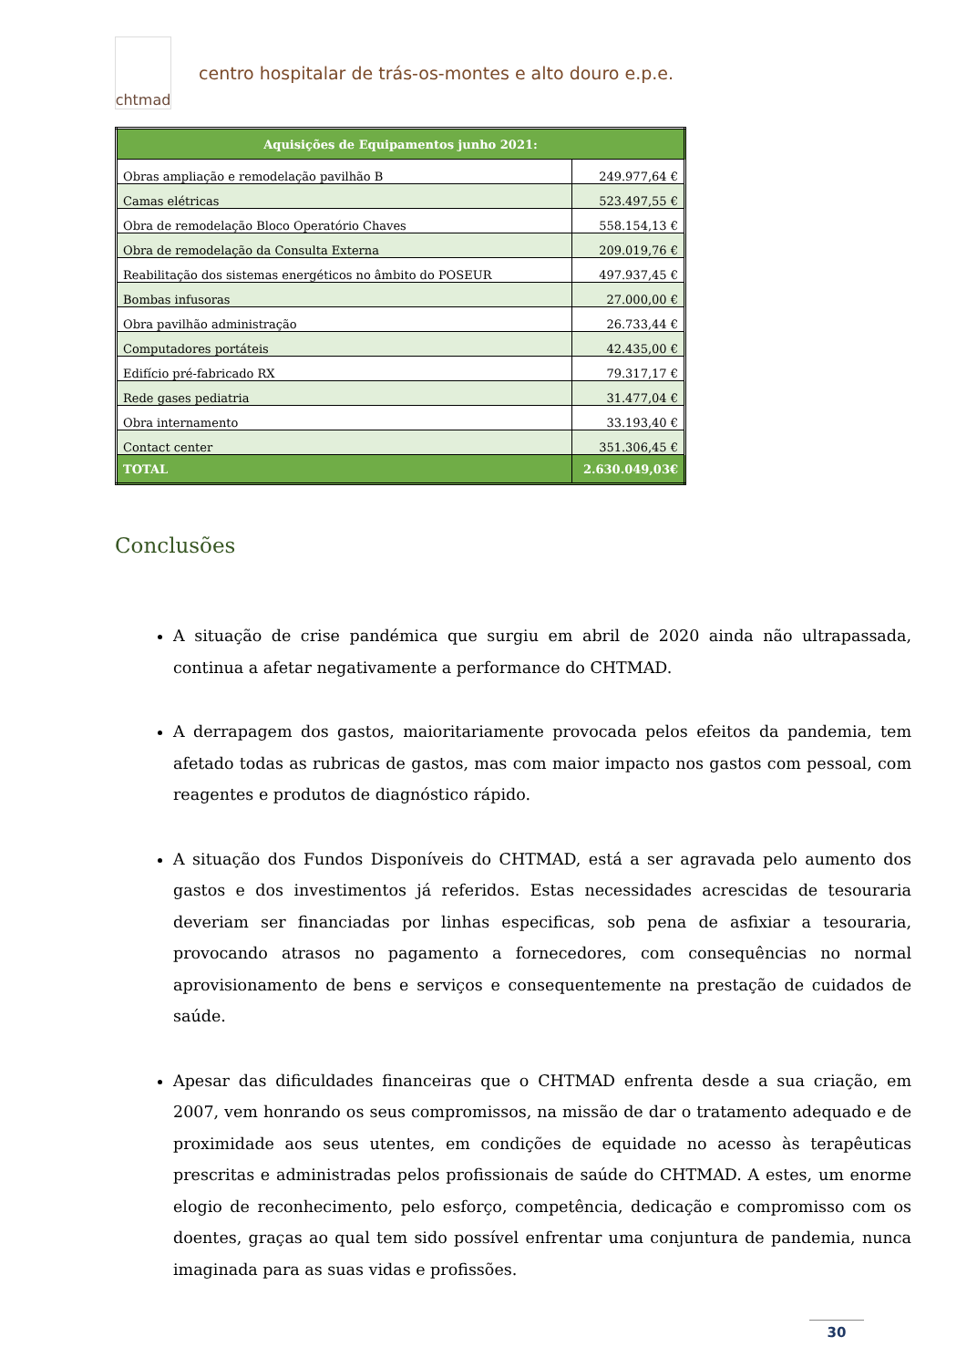chtmad
centro hospitalar de trás-os-montes e alto douro e.p.e.
| Aquisições de Equipamentos junho 2021: | |
| --- | --- |
| Obras ampliação e remodelação pavilhão B | 249.977,64 € |
| Camas elétricas | 523.497,55 € |
| Obra de remodelação Bloco Operatório Chaves | 558.154,13 € |
| Obra de remodelação da Consulta Externa | 209.019,76 € |
| Reabilitação dos sistemas energéticos no âmbito do POSEUR | 497.937,45 € |
| Bombas infusoras | 27.000,00 € |
| Obra pavilhão administração | 26.733,44 € |
| Computadores portáteis | 42.435,00 € |
| Edifício pré-fabricado RX | 79.317,17 € |
| Rede gases pediatria | 31.477,04 € |
| Obra internamento | 33.193,40 € |
| Contact center | 351.306,45 € |
| TOTAL | 2.630.049,03€ |
Conclusões
A situação de crise pandémica que surgiu em abril de 2020 ainda não ultrapassada, continua a afetar negativamente a performance do CHTMAD.
A derrapagem dos gastos, maioritariamente provocada pelos efeitos da pandemia, tem afetado todas as rubricas de gastos, mas com maior impacto nos gastos com pessoal, com reagentes e produtos de diagnóstico rápido.
A situação dos Fundos Disponíveis do CHTMAD, está a ser agravada pelo aumento dos gastos e dos investimentos já referidos. Estas necessidades acrescidas de tesouraria deveriam ser financiadas por linhas especificas, sob pena de asfixiar a tesouraria, provocando atrasos no pagamento a fornecedores, com consequências no normal aprovisionamento de bens e serviços e consequentemente na prestação de cuidados de saúde.
Apesar das dificuldades financeiras que o CHTMAD enfrenta desde a sua criação, em 2007, vem honrando os seus compromissos, na missão de dar o tratamento adequado e de proximidade aos seus utentes, em condições de equidade no acesso às terapêuticas prescritas e administradas pelos profissionais de saúde do CHTMAD. A estes, um enorme elogio de reconhecimento, pelo esforço, competência, dedicação e compromisso com os doentes, graças ao qual tem sido possível enfrentar uma conjuntura de pandemia, nunca imaginada para as suas vidas e profissões.
30